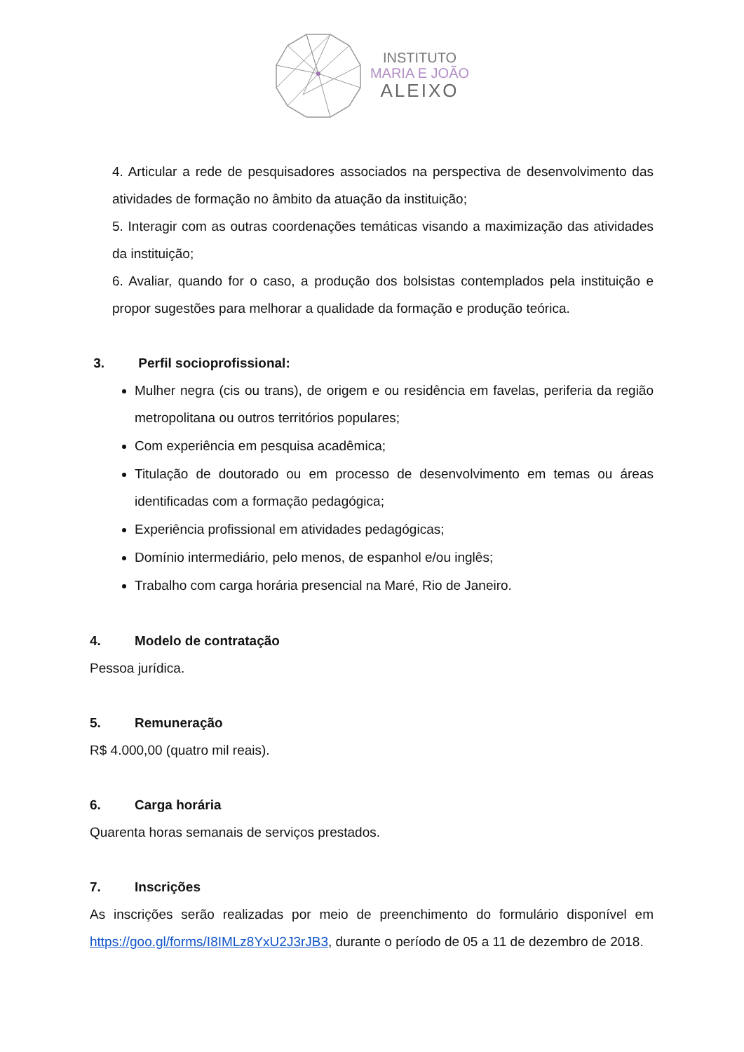INSTITUTO
MARIA E JOÃO
ALEIXO
4. Articular a rede de pesquisadores associados na perspectiva de desenvolvimento das atividades de formação no âmbito da atuação da instituição;
5. Interagir com as outras coordenações temáticas visando a maximização das atividades da instituição;
6. Avaliar, quando for o caso, a produção dos bolsistas contemplados pela instituição e propor sugestões para melhorar a qualidade da formação e produção teórica.
3. Perfil socioprofissional:
Mulher negra (cis ou trans), de origem e ou residência em favelas, periferia da região metropolitana ou outros territórios populares;
Com experiência em pesquisa acadêmica;
Titulação de doutorado ou em processo de desenvolvimento em temas ou áreas identificadas com a formação pedagógica;
Experiência profissional em atividades pedagógicas;
Domínio intermediário, pelo menos, de espanhol e/ou inglês;
Trabalho com carga horária presencial na Maré, Rio de Janeiro.
4. Modelo de contratação
Pessoa jurídica.
5. Remuneração
R$ 4.000,00 (quatro mil reais).
6. Carga horária
Quarenta horas semanais de serviços prestados.
7. Inscrições
As inscrições serão realizadas por meio de preenchimento do formulário disponível em https://goo.gl/forms/I8IMLz8YxU2J3rJB3, durante o período de 05 a 11 de dezembro de 2018.